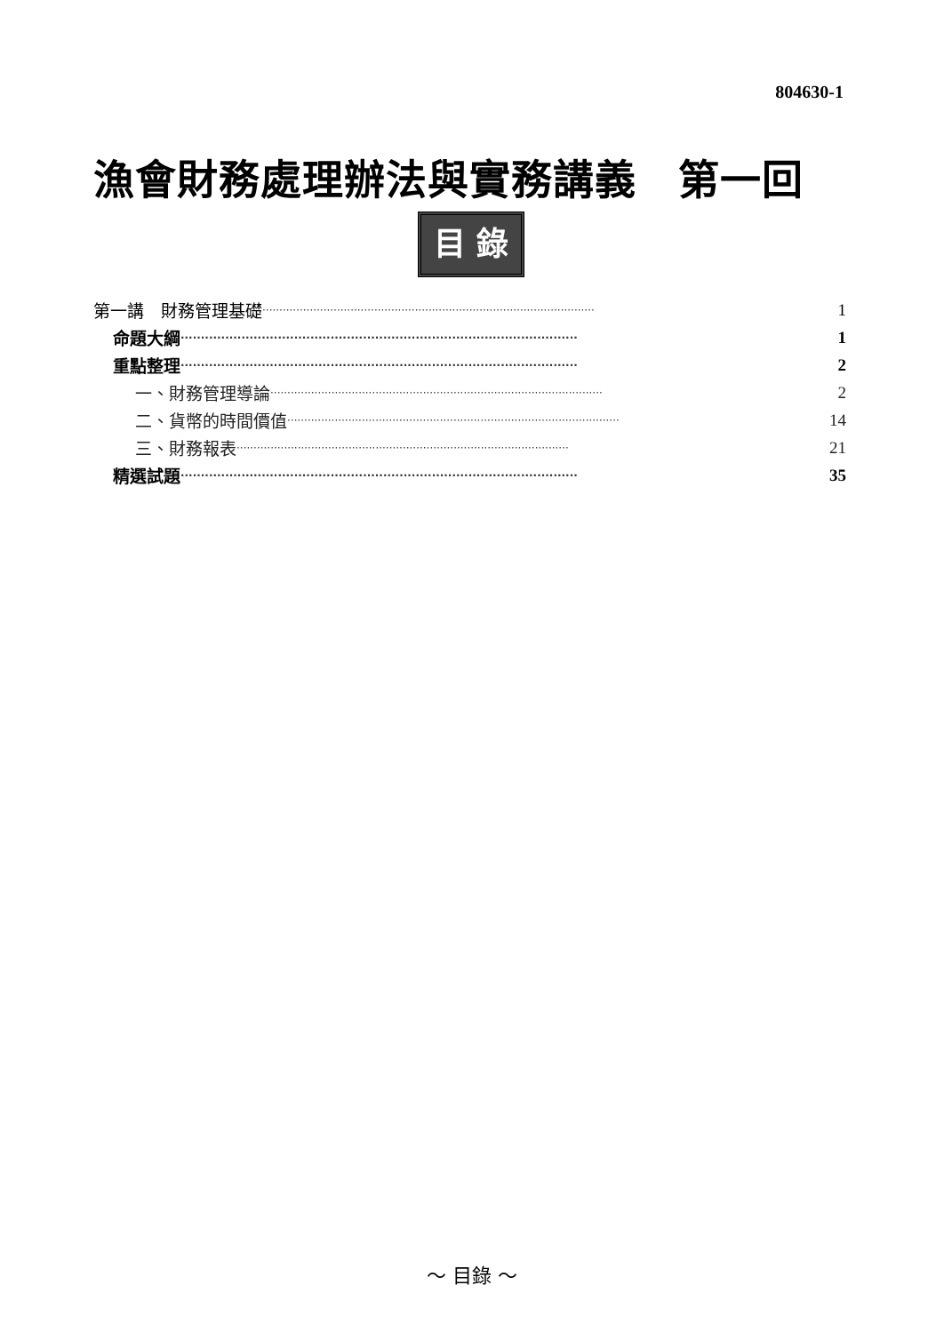804630-1
漁會財務處理辦法與實務講義　第一回
目 錄
第一講　財務管理基礎 ·································································································· 1
命題大綱 ·································································································· 1
重點整理 ·································································································· 2
一、財務管理導論 ·································································································· 2
二、貨幣的時間價值 ·································································································· 14
三、財務報表 ·································································································· 21
精選試題 ·································································································· 35
～ 目錄 ～